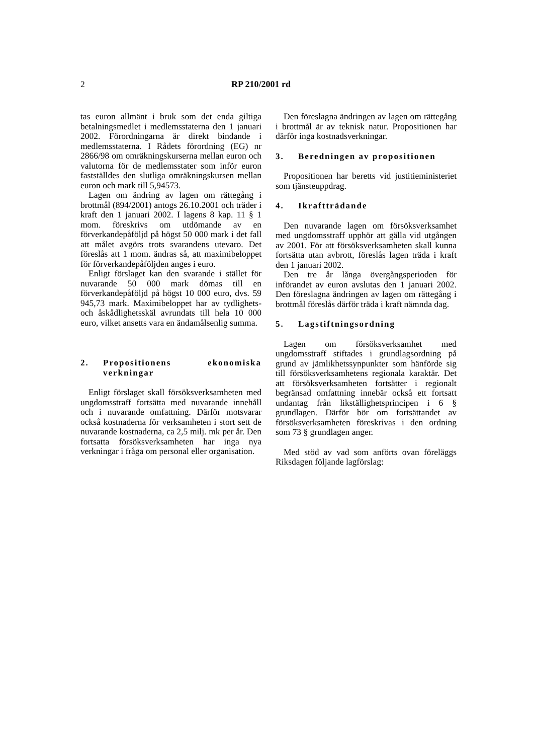2 RP 210/2001 rd
tas euron allmänt i bruk som det enda giltiga betalningsmedlet i medlemsstaterna den 1 januari 2002. Förordningarna är direkt bindande i medlemsstaterna. I Rådets förordning (EG) nr 2866/98 om omräkningskurserna mellan euron och valutorna för de medlemsstater som inför euron fastställdes den slutliga omräkningskursen mellan euron och mark till 5,94573.
Lagen om ändring av lagen om rättegång i brottmål (894/2001) antogs 26.10.2001 och träder i kraft den 1 januari 2002. I lagens 8 kap. 11 § 1 mom. föreskrivs om utdömande av en förverkandepåföljd på högst 50 000 mark i det fall att målet avgörs trots svarandens utevaro. Det föreslås att 1 mom. ändras så, att maximibeloppet för förverkandepåföljden anges i euro.
Enligt förslaget kan den svarande i stället för nuvarande 50 000 mark dömas till en förverkandepåföljd på högst 10 000 euro, dvs. 59 945,73 mark. Maximibeloppet har av tydlighets- och åskådlighetsskäl avrundats till hela 10 000 euro, vilket ansetts vara en ändamålsenlig summa.
2. Propositionens ekonomiska verkningar
Enligt förslaget skall försöksverksamheten med ungdomsstraff fortsätta med nuvarande innehåll och i nuvarande omfattning. Därför motsvarar också kostnaderna för verksamheten i stort sett de nuvarande kostnaderna, ca 2,5 milj. mk per år. Den fortsatta försöksverksamheten har inga nya verkningar i fråga om personal eller organisation.
Den föreslagna ändringen av lagen om rättegång i brottmål är av teknisk natur. Propositionen har därför inga kostnadsverkningar.
3. Beredningen av propositionen
Propositionen har beretts vid justitieministeriet som tjänsteuppdrag.
4. Ikraftträdande
Den nuvarande lagen om försöksverksamhet med ungdomsstraff upphör att gälla vid utgången av 2001. För att försöksverksamheten skall kunna fortsätta utan avbrott, föreslås lagen träda i kraft den 1 januari 2002.
Den tre år långa övergångsperioden för införandet av euron avslutas den 1 januari 2002. Den föreslagna ändringen av lagen om rättegång i brottmål föreslås därför träda i kraft nämnda dag.
5. Lagstiftningsordning
Lagen om försöksverksamhet med ungdomsstraff stiftades i grundlagsordning på grund av jämlikhetssynpunkter som hänförde sig till försöksverksamhetens regionala karaktär. Det att försöksverksamheten fortsätter i regionalt begränsad omfattning innebär också ett fortsatt undantag från likställighetsprincipen i 6 § grundlagen. Därför bör om fortsättandet av försöksverksamheten föreskrivas i den ordning som 73 § grundlagen anger.
Med stöd av vad som anförts ovan föreläggs Riksdagen följande lagförslag: